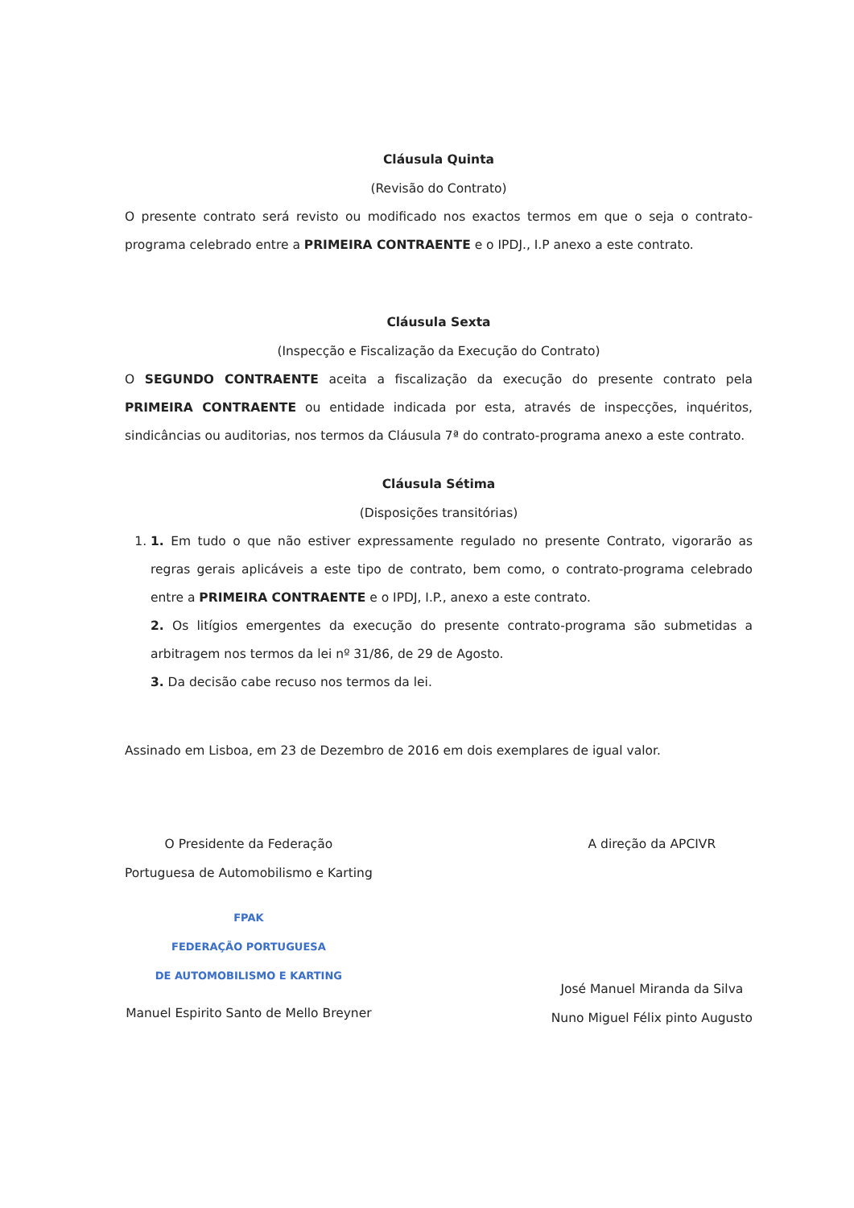Cláusula Quinta
(Revisão do Contrato)
O presente contrato será revisto ou modificado nos exactos termos em que o seja o contrato-programa celebrado entre a PRIMEIRA CONTRAENTE e o IPDJ., I.P anexo a este contrato.
Cláusula Sexta
(Inspecção e Fiscalização da Execução do Contrato)
O SEGUNDO CONTRAENTE aceita a fiscalização da execução do presente contrato pela PRIMEIRA CONTRAENTE ou entidade indicada por esta, através de inspecções, inquéritos, sindicâncias ou auditorias, nos termos da Cláusula 7ª do contrato-programa anexo a este contrato.
Cláusula Sétima
(Disposições transitórias)
1. 1. Em tudo o que não estiver expressamente regulado no presente Contrato, vigorarão as regras gerais aplicáveis a este tipo de contrato, bem como, o contrato-programa celebrado entre a PRIMEIRA CONTRAENTE e o IPDJ, I.P., anexo a este contrato.
2. Os litígios emergentes da execução do presente contrato-programa são submetidas a arbitragem nos termos da lei nº 31/86, de 29 de Agosto.
3. Da decisão cabe recuso nos termos da lei.
Assinado em Lisboa, em 23 de Dezembro de 2016 em dois exemplares de igual valor.
O Presidente da Federação
Portuguesa de Automobilismo e Karting
FPAK
FEDERAÇÃO PORTUGUESA
DE AUTOMOBILISMO E KARTING
Manuel Espirito Santo de Mello Breyner
A direção da APCIVR
José Manuel Miranda da Silva
Nuno Miguel Félix pinto Augusto